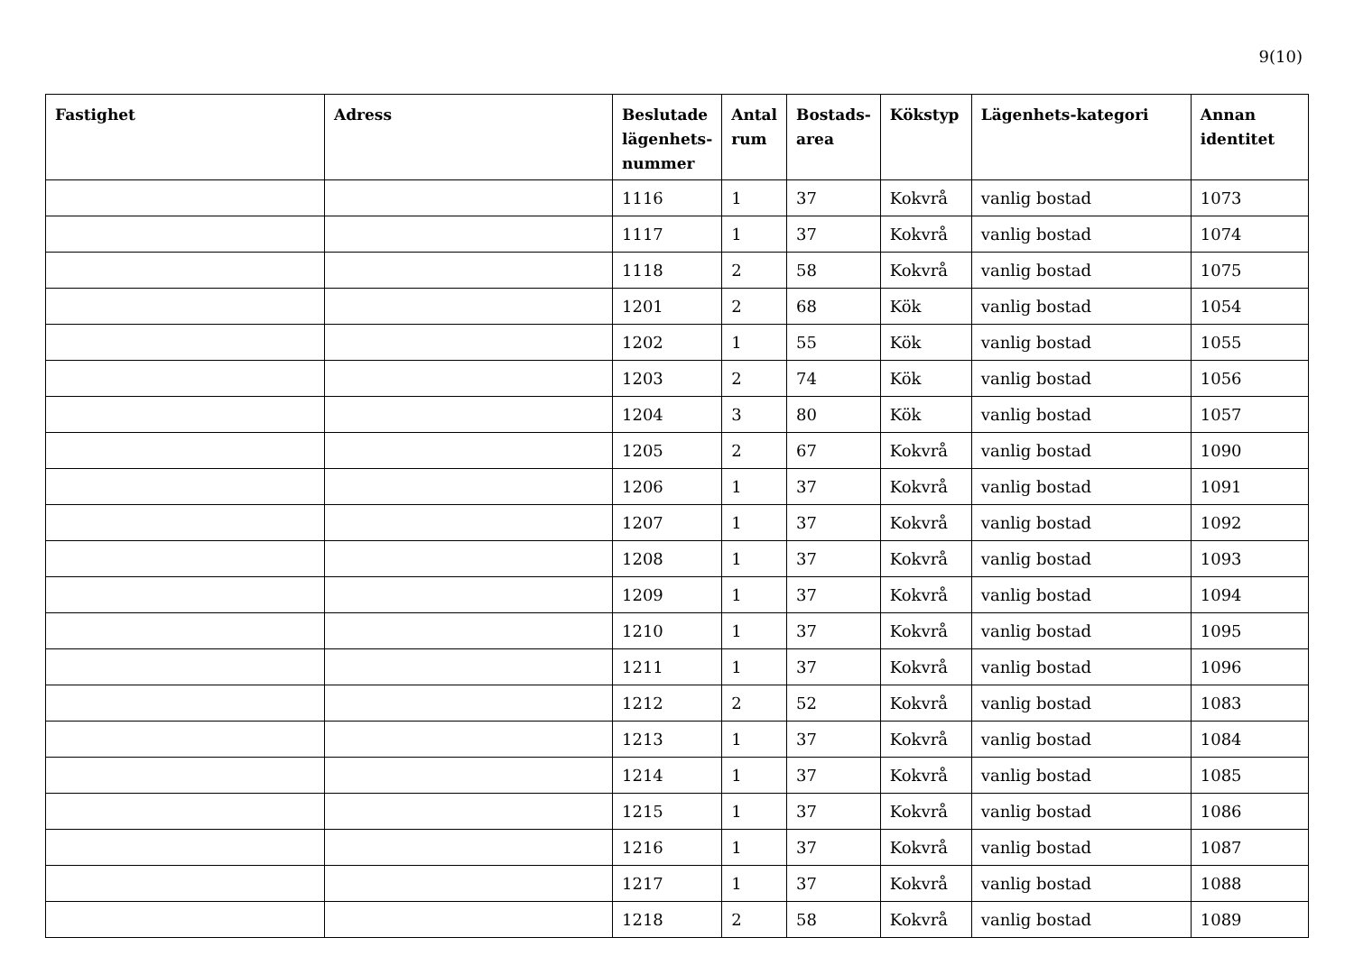9(10)
| Fastighet | Adress | Beslutade lägenhets-nummer | Antal rum | Bostads-area | Kökstyp | Lägenhets-kategori | Annan identitet |
| --- | --- | --- | --- | --- | --- | --- | --- |
| | | 1116 | 1 | 37 | Kokvrå | vanlig bostad | 1073 |
| | | 1117 | 1 | 37 | Kokvrå | vanlig bostad | 1074 |
| | | 1118 | 2 | 58 | Kokvrå | vanlig bostad | 1075 |
| | | 1201 | 2 | 68 | Kök | vanlig bostad | 1054 |
| | | 1202 | 1 | 55 | Kök | vanlig bostad | 1055 |
| | | 1203 | 2 | 74 | Kök | vanlig bostad | 1056 |
| | | 1204 | 3 | 80 | Kök | vanlig bostad | 1057 |
| | | 1205 | 2 | 67 | Kokvrå | vanlig bostad | 1090 |
| | | 1206 | 1 | 37 | Kokvrå | vanlig bostad | 1091 |
| | | 1207 | 1 | 37 | Kokvrå | vanlig bostad | 1092 |
| | | 1208 | 1 | 37 | Kokvrå | vanlig bostad | 1093 |
| | | 1209 | 1 | 37 | Kokvrå | vanlig bostad | 1094 |
| | | 1210 | 1 | 37 | Kokvrå | vanlig bostad | 1095 |
| | | 1211 | 1 | 37 | Kokvrå | vanlig bostad | 1096 |
| | | 1212 | 2 | 52 | Kokvrå | vanlig bostad | 1083 |
| | | 1213 | 1 | 37 | Kokvrå | vanlig bostad | 1084 |
| | | 1214 | 1 | 37 | Kokvrå | vanlig bostad | 1085 |
| | | 1215 | 1 | 37 | Kokvrå | vanlig bostad | 1086 |
| | | 1216 | 1 | 37 | Kokvrå | vanlig bostad | 1087 |
| | | 1217 | 1 | 37 | Kokvrå | vanlig bostad | 1088 |
| | | 1218 | 2 | 58 | Kokvrå | vanlig bostad | 1089 |